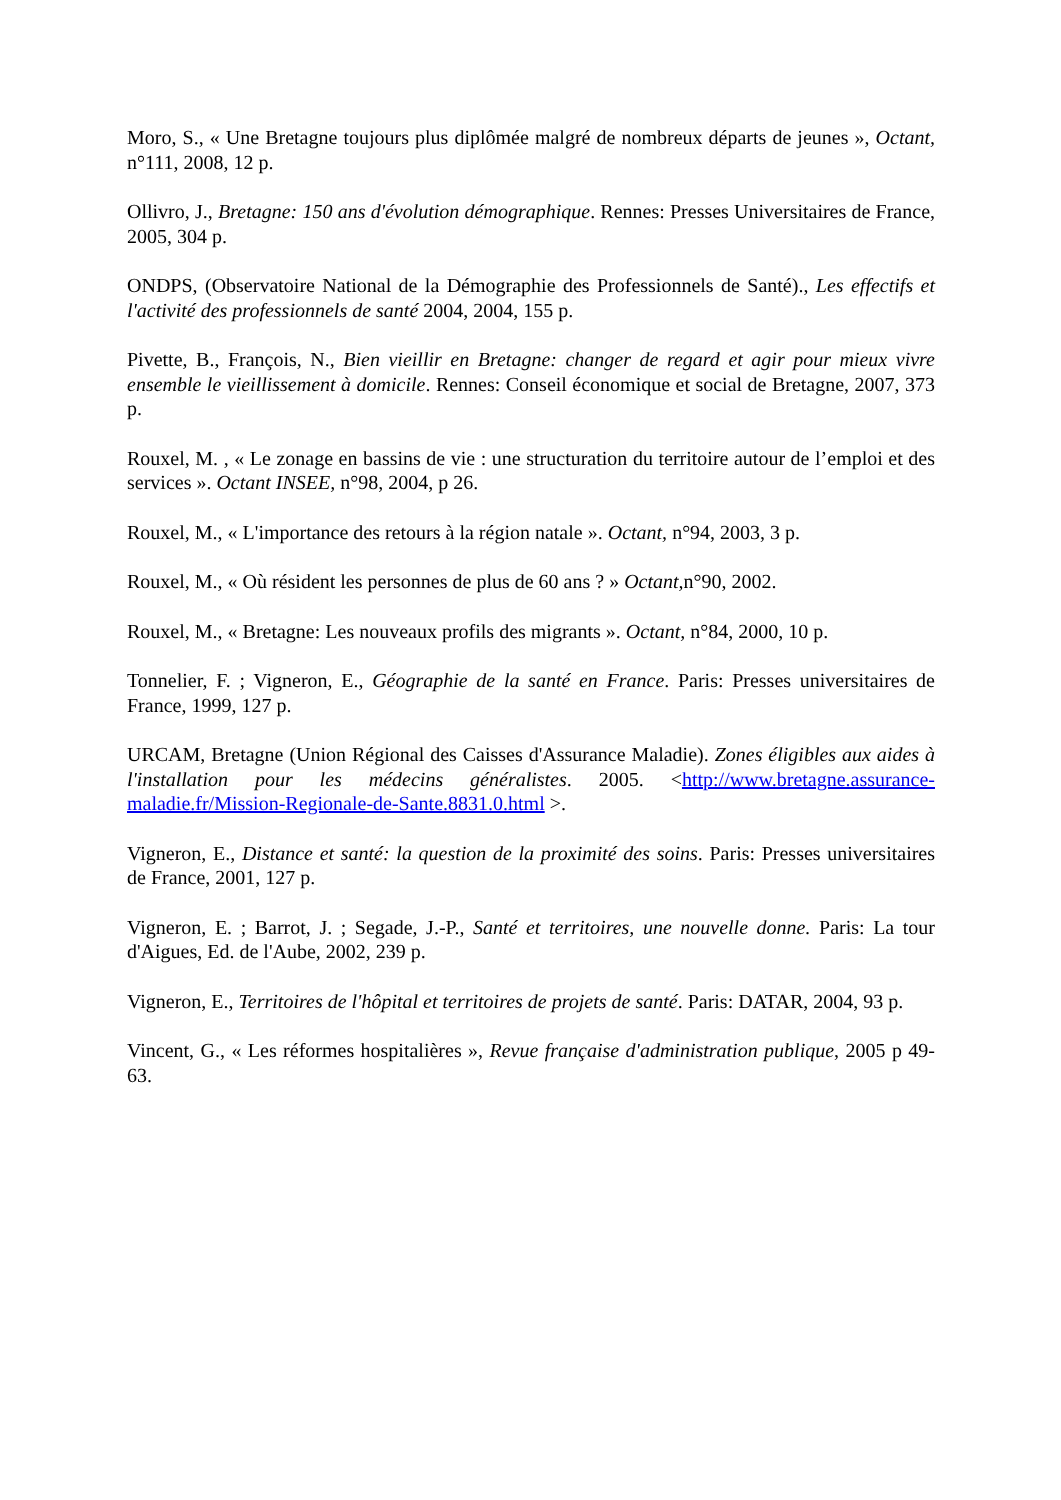Moro, S., « Une Bretagne toujours plus diplômée malgré de nombreux départs de jeunes », Octant, n°111, 2008, 12 p.
Ollivro, J., Bretagne: 150 ans d'évolution démographique. Rennes: Presses Universitaires de France, 2005, 304 p.
ONDPS, (Observatoire National de la Démographie des Professionnels de Santé)., Les effectifs et l'activité des professionnels de santé 2004, 2004, 155 p.
Pivette, B., François, N., Bien vieillir en Bretagne: changer de regard et agir pour mieux vivre ensemble le vieillissement à domicile. Rennes: Conseil économique et social de Bretagne, 2007, 373 p.
Rouxel, M. , « Le zonage en bassins de vie : une structuration du territoire autour de l’emploi et des services ». Octant INSEE, n°98, 2004, p 26.
Rouxel, M., « L'importance des retours à la région natale ». Octant, n°94, 2003, 3 p.
Rouxel, M., « Où résident les personnes de plus de 60 ans ? » Octant, n°90, 2002.
Rouxel, M., « Bretagne: Les nouveaux profils des migrants ». Octant, n°84, 2000, 10 p.
Tonnelier, F. ; Vigneron, E., Géographie de la santé en France. Paris: Presses universitaires de France, 1999, 127 p.
URCAM, Bretagne (Union Régional des Caisses d'Assurance Maladie). Zones éligibles aux aides à l'installation pour les médecins généralistes. 2005. <http://www.bretagne.assurance-maladie.fr/Mission-Regionale-de-Sante.8831.0.html >.
Vigneron, E., Distance et santé: la question de la proximité des soins. Paris: Presses universitaires de France, 2001, 127 p.
Vigneron, E. ; Barrot, J. ; Segade, J.-P., Santé et territoires, une nouvelle donne. Paris: La tour d'Aigues, Ed. de l'Aube, 2002, 239 p.
Vigneron, E., Territoires de l'hôpital et territoires de projets de santé. Paris: DATAR, 2004, 93 p.
Vincent, G., « Les réformes hospitalières », Revue française d'administration publique, 2005 p 49-63.